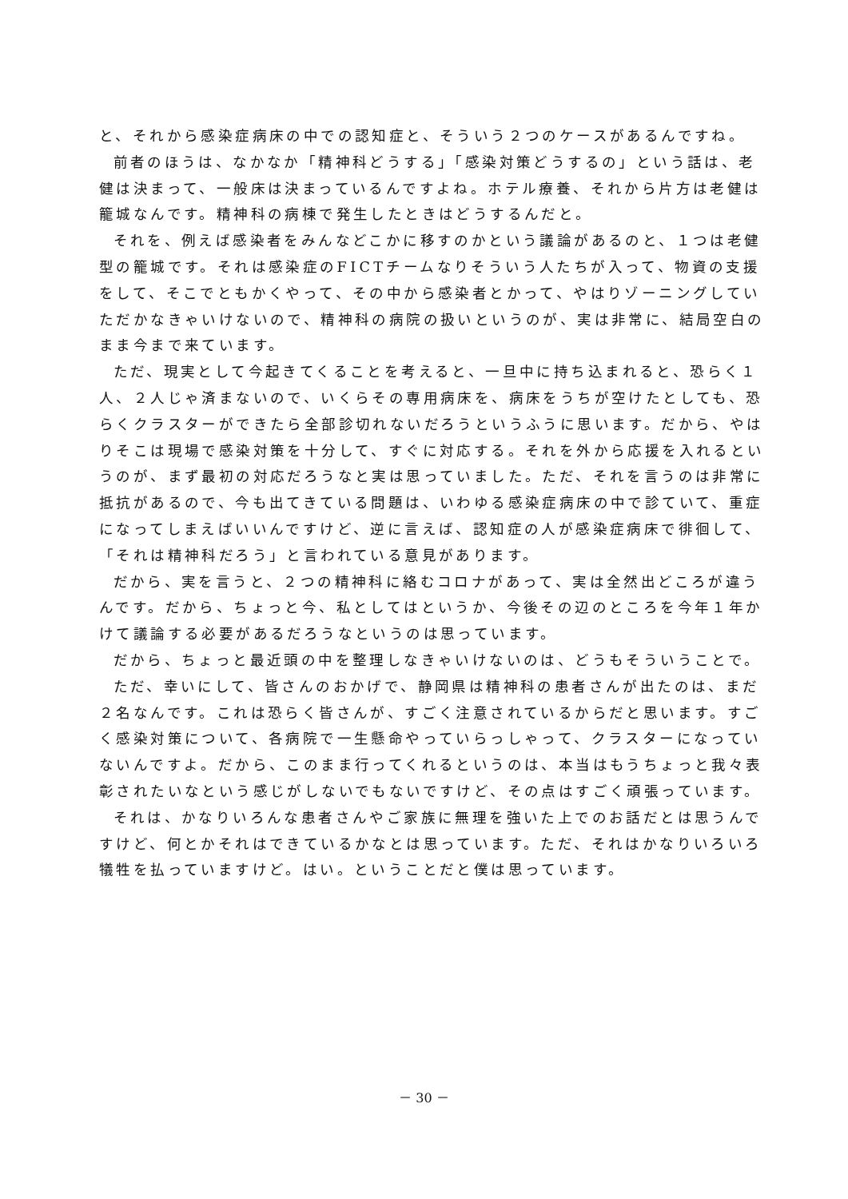と、それから感染症病床の中での認知症と、そういう２つのケースがあるんですね。
前者のほうは、なかなか「精神科どうする」「感染対策どうするの」という話は、老健は決まって、一般床は決まっているんですよね。ホテル療養、それから片方は老健は籠城なんです。精神科の病棟で発生したときはどうするんだと。
それを、例えば感染者をみんなどこかに移すのかという議論があるのと、１つは老健型の籠城です。それは感染症のFICTチームなりそういう人たちが入って、物資の支援をして、そこでともかくやって、その中から感染者とかって、やはりゾーニングしていただかなきゃいけないので、精神科の病院の扱いというのが、実は非常に、結局空白のまま今まで来ています。
ただ、現実として今起きてくることを考えると、一旦中に持ち込まれると、恐らく１人、２人じゃ済まないので、いくらその専用病床を、病床をうちが空けたとしても、恐らくクラスターができたら全部診切れないだろうというふうに思います。だから、やはりそこは現場で感染対策を十分して、すぐに対応する。それを外から応援を入れるというのが、まず最初の対応だろうなと実は思っていました。ただ、それを言うのは非常に抵抗があるので、今も出てきている問題は、いわゆる感染症病床の中で診ていて、重症になってしまえばいいんですけど、逆に言えば、認知症の人が感染症病床で徘徊して、「それは精神科だろう」と言われている意見があります。
だから、実を言うと、２つの精神科に絡むコロナがあって、実は全然出どころが違うんです。だから、ちょっと今、私としてはというか、今後その辺のところを今年１年かけて議論する必要があるだろうなというのは思っています。
だから、ちょっと最近頭の中を整理しなきゃいけないのは、どうもそういうことで。
ただ、幸いにして、皆さんのおかげで、静岡県は精神科の患者さんが出たのは、まだ２名なんです。これは恐らく皆さんが、すごく注意されているからだと思います。すごく感染対策について、各病院で一生懸命やっていらっしゃって、クラスターになっていないんですよ。だから、このまま行ってくれるというのは、本当はもうちょっと我々表彰されたいなという感じがしないでもないですけど、その点はすごく頑張っています。
それは、かなりいろんな患者さんやご家族に無理を強いた上でのお話だとは思うんですけど、何とかそれはできているかなとは思っています。ただ、それはかなりいろいろ犠牲を払っていますけど。はい。ということだと僕は思っています。
－ 30 －